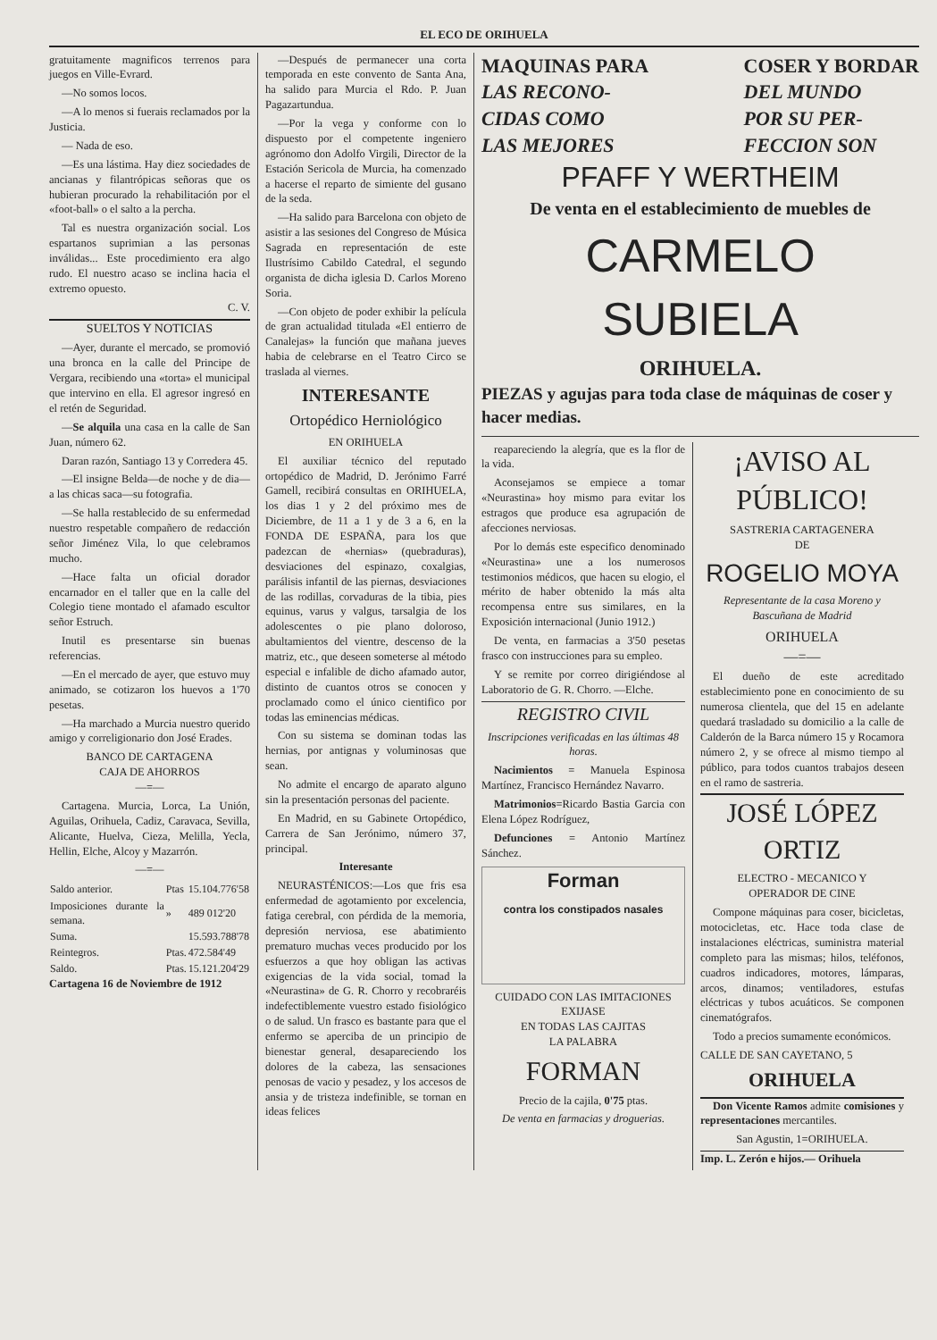EL ECO DE ORIHUELA
gratuitamente magnificos terrenos para juegos en Ville-Evrard.
—No somos locos.
—A lo menos si fuerais reclamados por la Justicia.
— Nada de eso.
—Es una lástima. Hay diez sociedades de ancianas y filantrópicas señoras que os hubieran procurado la rehabilitación por el «foot-ball» o el salto a la percha.
Tal es nuestra organización social. Los espartanos suprimian a las personas inválidas... Este procedimiento era algo rudo. El nuestro acaso se inclina hacia el extremo opuesto.
C. V.
SUELTOS Y NOTICIAS
—Ayer, durante el mercado, se promovió una bronca en la calle del Principe de Vergara, recibiendo una «torta» el municipal que intervino en ella. El agresor ingresó en el retén de Seguridad.
—Se alquila una casa en la calle de San Juan, número 62.
Daran razón, Santiago 13 y Corredera 45.
—El insigne Belda—de noche y de dia—a las chicas saca—su fotografia.
—Se halla restablecido de su enfermedad nuestro respetable compañero de redacción señor Jiménez Vila, lo que celebramos mucho.
—Hace falta un oficial dorador encarnador en el taller que en la calle del Colegio tiene montado el afamado escultor señor Estruch.
Inutil es presentarse sin buenas referencias.
—En el mercado de ayer, que estuvo muy animado, se cotizaron los huevos a 1'70 pesetas.
—Ha marchado a Murcia nuestro querido amigo y correligionario don José Erades.
BANCO DE CARTAGENA
CAJA DE AHORROS
—=—
Cartagena. Murcia, Lorca, La Unión, Aguilas, Orihuela, Cadiz, Caravaca, Sevilla, Alicante, Huelva, Cieza, Melilla, Yecla, Hellin, Elche, Alcoy y Mazarrón.
—=—
| Saldo anterior. | Ptas | 15.104.776'58 |
| Imposiciones durante la semana. | » | 489 012'20 |
| Suma. | | 15.593.788'78 |
| Reintegros. | Ptas. | 472.584'49 |
| Saldo. | Ptas. | 15.121.204'29 |
Cartagena 16 de Noviembre de 1912
—Después de permanecer una corta temporada en este convento de Santa Ana, ha salido para Murcia el Rdo. P. Juan Pagazartundua.
—Por la vega y conforme con lo dispuesto por el competente ingeniero agrónomo don Adolfo Virgili, Director de la Estación Sericola de Murcia, ha comenzado a hacerse el reparto de simiente del gusano de la seda.
—Ha salido para Barcelona con objeto de asistir a las sesiones del Congreso de Música Sagrada en representación de este Ilustrísimo Cabildo Catedral, el segundo organista de dicha iglesia D. Carlos Moreno Soria.
—Con objeto de poder exhibir la película de gran actualidad titulada «El entierro de Canalejas» la función que mañana jueves habia de celebrarse en el Teatro Circo se traslada al viernes.
INTERESANTE
Ortopédico Herniológico
EN ORIHUELA
El auxiliar técnico del reputado ortopédico de Madrid, D. Jerónimo Farré Gamell, recibirá consultas en ORIHUELA, los dias 1 y 2 del próximo mes de Diciembre, de 11 a 1 y de 3 a 6, en la FONDA DE ESPAÑA, para los que padezcan de «hernias» (quebraduras), desviaciones del espinazo, coxalgias, parálisis infantil de las piernas, desviaciones de las rodillas, corvaduras de la tibia, pies equinus, varus y valgus, tarsalgia de los adolescentes o pie plano doloroso, abultamientos del vientre, descenso de la matriz, etc., que deseen someterse al método especial e infalible de dicho afamado autor, distinto de cuantos otros se conocen y proclamado como el único cientifico por todas las eminencias médicas.
Con su sistema se dominan todas las hernias, por antignas y voluminosas que sean.
No admite el encargo de aparato alguno sin la presentación personas del paciente.
En Madrid, en su Gabinete Ortopédico, Carrera de San Jerónimo, número 37, principal.
Interesante
NEURASTÉNICOS:—Los que fris esa enfermedad de agotamiento por excelencia, fatiga cerebral, con pérdida de la memoria, depresión nerviosa, ese abatimiento prematuro muchas veces producido por los esfuerzos a que hoy obligan las activas exigencias de la vida social, tomad la «Neurastina» de G. R. Chorro y recobraréis indefectiblemente vuestro estado fisiológico o de salud. Un frasco es bastante para que el enfermo se aperciba de un principio de bienestar general, desapareciendo los dolores de la cabeza, las sensaciones penosas de vacio y pesadez, y los accesos de ansia y de tristeza indefinible, se tornan en ideas felices
MAQUINAS PARA
LAS RECONO-
CIDAS COMO
LAS MEJORES
COSER Y BORDAR
DEL MUNDO
POR SU PER-
FECCION SON
PFAFF Y WERTHEIM
De venta en el establecimiento de muebles de
CARMELO SUBIELA
ORIHUELA.
PIEZAS y agujas para toda clase de máquinas de coser y hacer medias.
reapareciendo la alegría, que es la flor de la vida.
Aconsejamos se empiece a tomar «Neurastina» hoy mismo para evitar los estragos que produce esa agrupación de afecciones nerviosas.
Por lo demás este especifico denominado «Neurastina» une a los numerosos testimonios médicos, que hacen su elogio, el mérito de haber obtenido la más alta recompensa entre sus similares, en la Exposición internacional (Junio 1912.)
De venta, en farmacias a 3'50 pesetas frasco con instrucciones para su empleo.
Y se remite por correo dirigiéndose al Laboratorio de G. R. Chorro. —Elche.
REGISTRO CIVIL
Inscripciones verificadas en las últimas 48 horas.
Nacimientos = Manuela Espinosa Martínez, Francisco Hernández Navarro.
Matrimonios=Ricardo Bastia Garcia con Elena López Rodríguez,
Defunciones = Antonio Martínez Sánchez.
Forman
contra los constipados nasales
CUIDADO CON LAS IMITACIONES
EXIJASE
EN TODAS LAS CAJITAS
LA PALABRA
FORMAN
Precio de la cajila, 0'75 ptas.
De venta en farmacias y droguerias.
¡AVISO AL PÚBLICO!
SASTRERIA CARTAGENERA
DE
ROGELIO MOYA
Representante de la casa Moreno y Bascuñana de Madrid
ORIHUELA
—=—
El dueño de este acreditado establecimiento pone en conocimiento de su numerosa clientela, que del 15 en adelante quedará trasladado su domicilio a la calle de Calderón de la Barca número 15 y Rocamora número 2, y se ofrece al mismo tiempo al público, para todos cuantos trabajos deseen en el ramo de sastreria.
JOSÉ LÓPEZ ORTIZ
ELECTRO - MECANICO Y
OPERADOR DE CINE
Compone máquinas para coser, bicicletas, motocicletas, etc. Hace toda clase de instalaciones eléctricas, suministra material completo para las mismas; hilos, teléfonos, cuadros indicadores, motores, lámparas, arcos, dinamos; ventiladores, estufas eléctricas y tubos acuáticos. Se componen cinematógrafos.
Todo a precios sumamente económicos.
CALLE DE SAN CAYETANO, 5
ORIHUELA
Don Vicente Ramos admite comisiones y representaciones mercantiles.
San Agustin, 1=ORIHUELA.
Imp. L. Zerón e hijos.— Orihuela